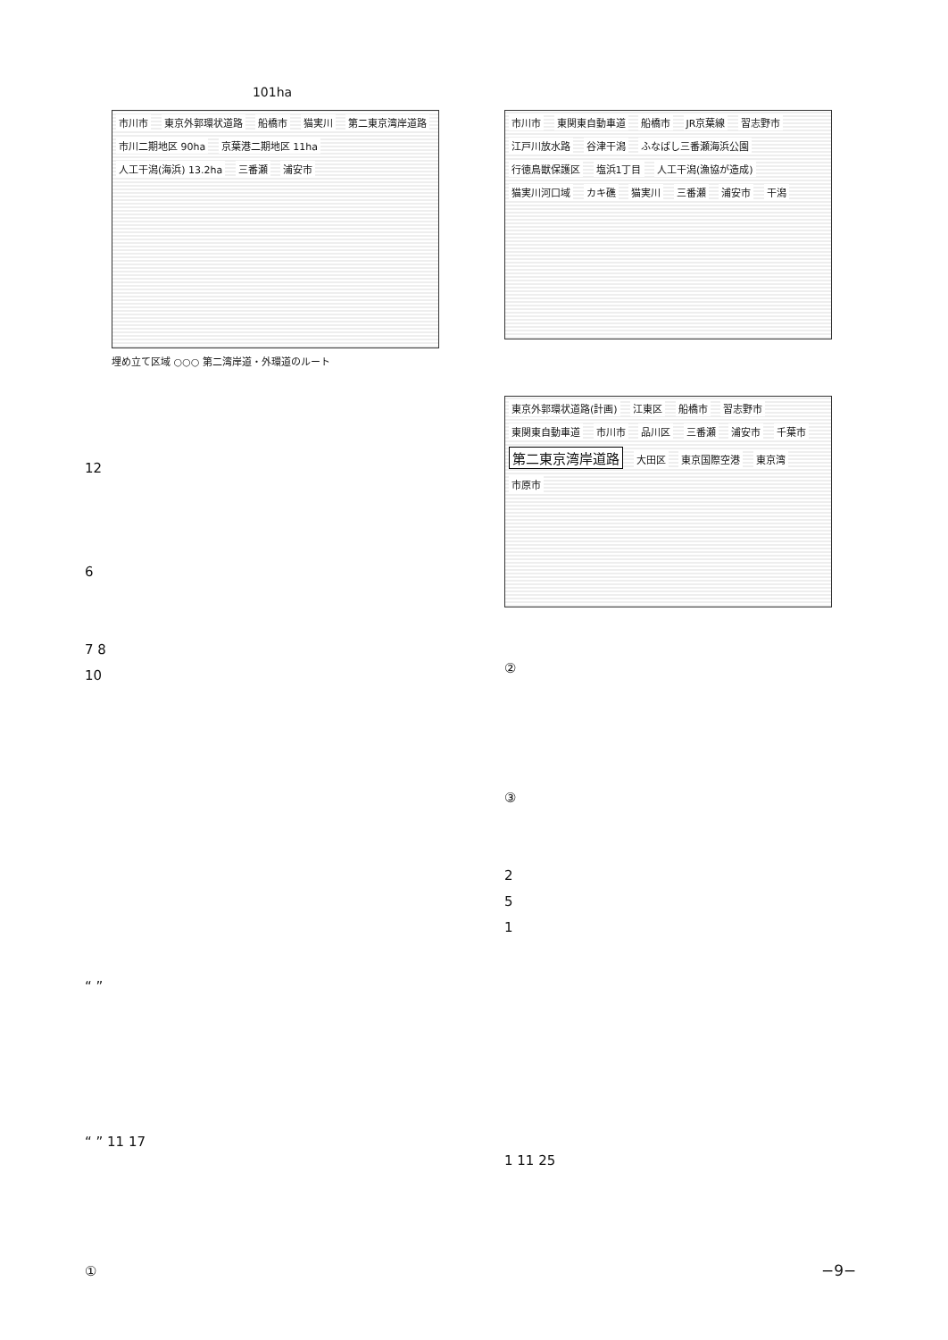101ha
市川市 東京外郭環状道路 船橋市 猫実川 第二東京湾岸道路 市川二期地区 90ha 京葉港二期地区 11ha 人工干潟(海浜) 13.2ha 三番瀬 浦安市
埋め立て区域 ○○○ 第二湾岸道・外環道のルート
12
6
7 8
10
“ ”
“ ” 11 17
①
市川市 東関東自動車道 船橋市 JR京葉線 習志野市 江戸川放水路 谷津干潟 ふなばし三番瀬海浜公園 行徳鳥獣保護区 塩浜1丁目 人工干潟(漁協が造成) 猫実川河口域 カキ礁 猫実川 三番瀬 浦安市 干潟
東京外郭環状道路(計画) 江東区 船橋市 習志野市 東関東自動車道 市川市 品川区 三番瀬 浦安市 千葉市 第二東京湾岸道路 大田区 東京国際空港 東京湾 市原市
②
③
2
5
1
1 11 25
−9−